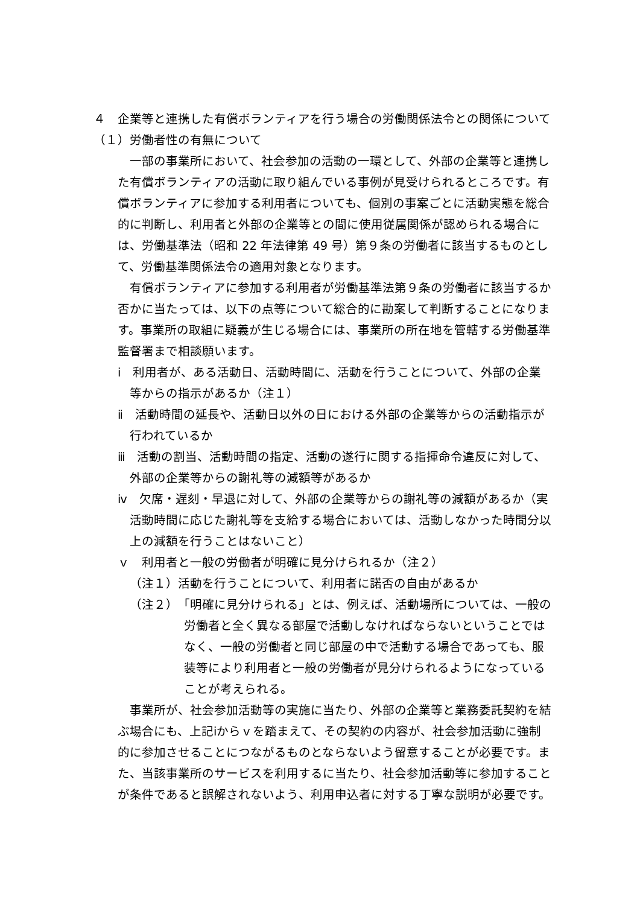４　企業等と連携した有償ボランティアを行う場合の労働関係法令との関係について
（１）労働者性の有無について
一部の事業所において、社会参加の活動の一環として、外部の企業等と連携した有償ボランティアの活動に取り組んでいる事例が見受けられるところです。有償ボランティアに参加する利用者についても、個別の事案ごとに活動実態を総合的に判断し、利用者と外部の企業等との間に使用従属関係が認められる場合には、労働基準法（昭和 22 年法律第 49 号）第９条の労働者に該当するものとして、労働基準関係法令の適用対象となります。
有償ボランティアに参加する利用者が労働基準法第９条の労働者に該当するか否かに当たっては、以下の点等について総合的に勘案して判断することになります。事業所の取組に疑義が生じる場合には、事業所の所在地を管轄する労働基準監督署まで相談願います。
ⅰ　利用者が、ある活動日、活動時間に、活動を行うことについて、外部の企業等からの指示があるか（注１）
ⅱ　活動時間の延長や、活動日以外の日における外部の企業等からの活動指示が行われているか
ⅲ　活動の割当、活動時間の指定、活動の遂行に関する指揮命令違反に対して、外部の企業等からの謝礼等の減額等があるか
ⅳ　欠席・遅刻・早退に対して、外部の企業等からの謝礼等の減額があるか（実活動時間に応じた謝礼等を支給する場合においては、活動しなかった時間分以上の減額を行うことはないこと）
ｖ　利用者と一般の労働者が明確に見分けられるか（注２）
（注１）活動を行うことについて、利用者に諾否の自由があるか
（注２）　「明確に見分けられる」とは、例えば、活動場所については、一般の労働者と全く異なる部屋で活動しなければならないということではなく、一般の労働者と同じ部屋の中で活動する場合であっても、服装等により利用者と一般の労働者が見分けられるようになっていることが考えられる。
事業所が、社会参加活動等の実施に当たり、外部の企業等と業務委託契約を結ぶ場合にも、上記ⅰからｖを踏まえて、その契約の内容が、社会参加活動に強制的に参加させることにつながるものとならないよう留意することが必要です。また、当該事業所のサービスを利用するに当たり、社会参加活動等に参加することが条件であると誤解されないよう、利用申込者に対する丁寧な説明が必要です。